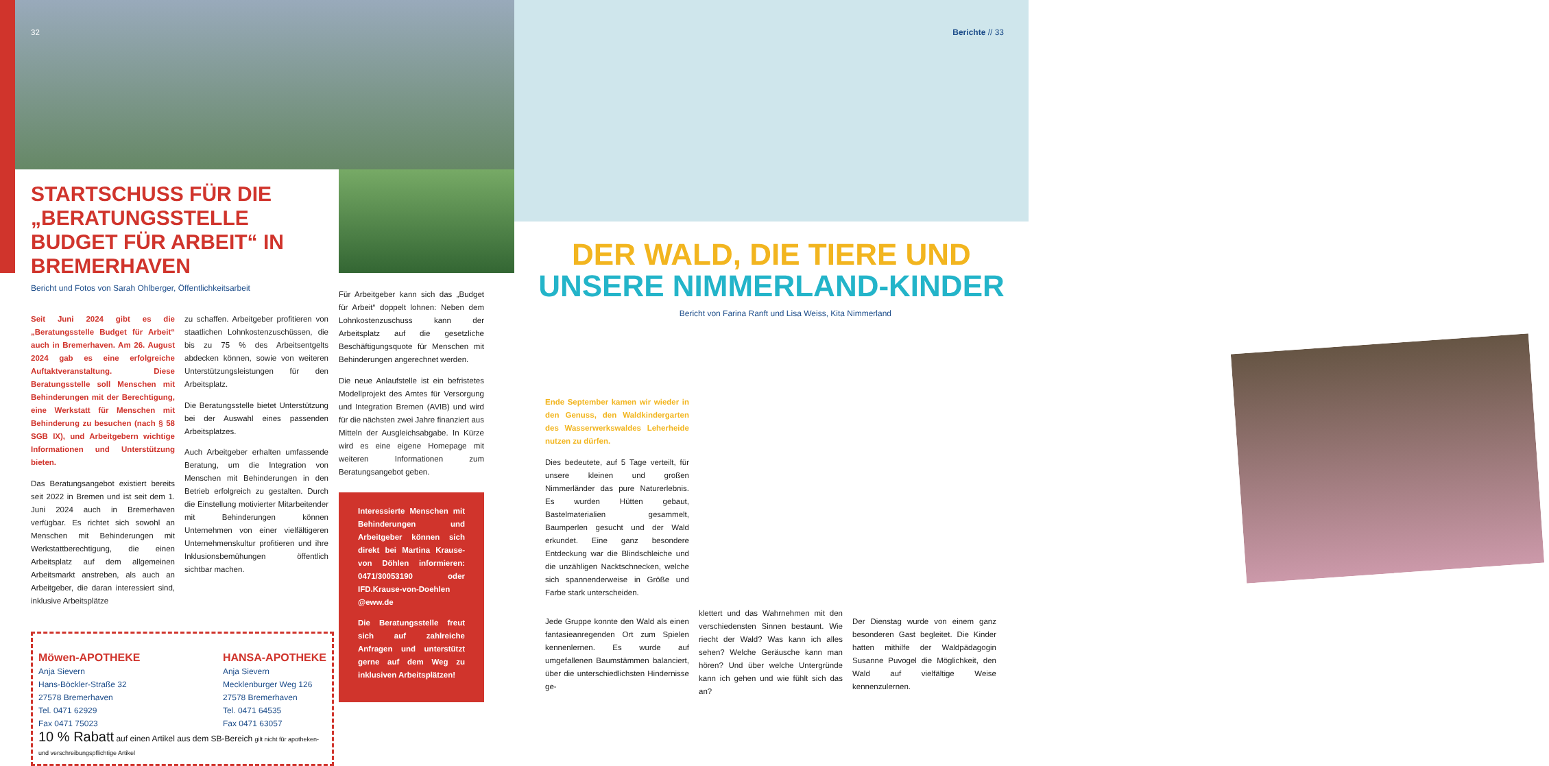32
STARTSCHUSS FÜR DIE „BERATUNGSSTELLE BUDGET FÜR ARBEIT“ IN BREMERHAVEN
Bericht und Fotos von Sarah Ohlberger, Öffentlichkeitsarbeit
Seit Juni 2024 gibt es die „Beratungsstelle Budget für Arbeit“ auch in Bremerhaven. Am 26. August 2024 gab es eine erfolgreiche Auftaktveranstaltung. Diese Beratungsstelle soll Menschen mit Behinderungen mit der Berechtigung, eine Werkstatt für Menschen mit Behinderung zu besuchen (nach § 58 SGB IX), und Arbeitgebern wichtige Informationen und Unterstützung bieten.
Das Beratungsangebot existiert bereits seit 2022 in Bremen und ist seit dem 1. Juni 2024 auch in Bremerhaven verfügbar. Es richtet sich sowohl an Menschen mit Behinderungen mit Werkstattberechtigung, die einen Arbeitsplatz auf dem allgemeinen Arbeitsmarkt anstreben, als auch an Arbeitgeber, die daran interessiert sind, inklusive Arbeitsplätze
zu schaffen. Arbeitgeber profitieren von staatlichen Lohnkostenzuschüssen, die bis zu 75 % des Arbeitsentgelts abdecken können, sowie von weiteren Unterstützungsleistungen für den Arbeitsplatz.
Die Beratungsstelle bietet Unterstützung bei der Auswahl eines passenden Arbeitsplatzes.
Auch Arbeitgeber erhalten umfassende Beratung, um die Integration von Menschen mit Behinderungen in den Betrieb erfolgreich zu gestalten. Durch die Einstellung motivierter Mitarbeitender mit Behinderungen können Unternehmen von einer vielfältigeren Unternehmenskultur profitieren und ihre Inklusionsbemühungen öffentlich sichtbar machen.
Möwen-APOTHEKE
Anja Sievern
Hans-Böckler-Straße 32
27578 Bremerhaven
Tel. 0471 62929
Fax 0471 75023
HANSA-APOTHEKE
Anja Sievern
Mecklenburger Weg 126
27578 Bremerhaven
Tel. 0471 64535
Fax 0471 63057
10 % Rabatt auf einen Artikel aus dem SB-Bereich gilt nicht für apotheken- und verschreibungspflichtige Artikel
Für Arbeitgeber kann sich das „Budget für Arbeit“ doppelt lohnen: Neben dem Lohnkostenzuschuss kann der Arbeitsplatz auf die gesetzliche Beschäftigungsquote für Menschen mit Behinderungen angerechnet werden.
Die neue Anlaufstelle ist ein befristetes Modellprojekt des Amtes für Versorgung und Integration Bremen (AVIB) und wird für die nächsten zwei Jahre finanziert aus Mitteln der Ausgleichsabgabe. In Kürze wird es eine eigene Homepage mit weiteren Informationen zum Beratungsangebot geben.
Interessierte Menschen mit Behinderungen und Arbeitgeber können sich direkt bei Martina Krause-von Döhlen informieren: 0471/30053190 oder IFD.Krause-von-Doehlen @eww.de
Die Beratungsstelle freut sich auf zahlreiche Anfragen und unterstützt gerne auf dem Weg zu inklusiven Arbeitsplätzen!
Berichte // 33
DER WALD, DIE TIERE UND
UNSERE NIMMERLAND-KINDER
Bericht von Farina Ranft und Lisa Weiss, Kita Nimmerland
Ende September kamen wir wieder in den Genuss, den Waldkindergarten des Wasserwerkswaldes Leherheide nutzen zu dürfen.
Dies bedeutete, auf 5 Tage verteilt, für unsere kleinen und großen Nimmerländer das pure Naturerlebnis. Es wurden Hütten gebaut, Bastelmaterialien gesammelt, Baumperlen gesucht und der Wald erkundet. Eine ganz besondere Entdeckung war die Blindschleiche und die unzähligen Nacktschnecken, welche sich spannenderweise in Größe und Farbe stark unterscheiden.
Jede Gruppe konnte den Wald als einen fantasieanregenden Ort zum Spielen kennenlernen. Es wurde auf umgefallenen Baumstämmen balanciert, über die unterschiedlichsten Hindernisse ge-
klettert und das Wahrnehmen mit den verschiedensten Sinnen bestaunt. Wie riecht der Wald? Was kann ich alles sehen? Welche Geräusche kann man hören? Und über welche Untergründe kann ich gehen und wie fühlt sich das an?
Der Dienstag wurde von einem ganz besonderen Gast begleitet. Die Kinder hatten mithilfe der Waldpädagogin Susanne Puvogel die Möglichkeit, den Wald auf vielfältige Weise kennenzulernen.